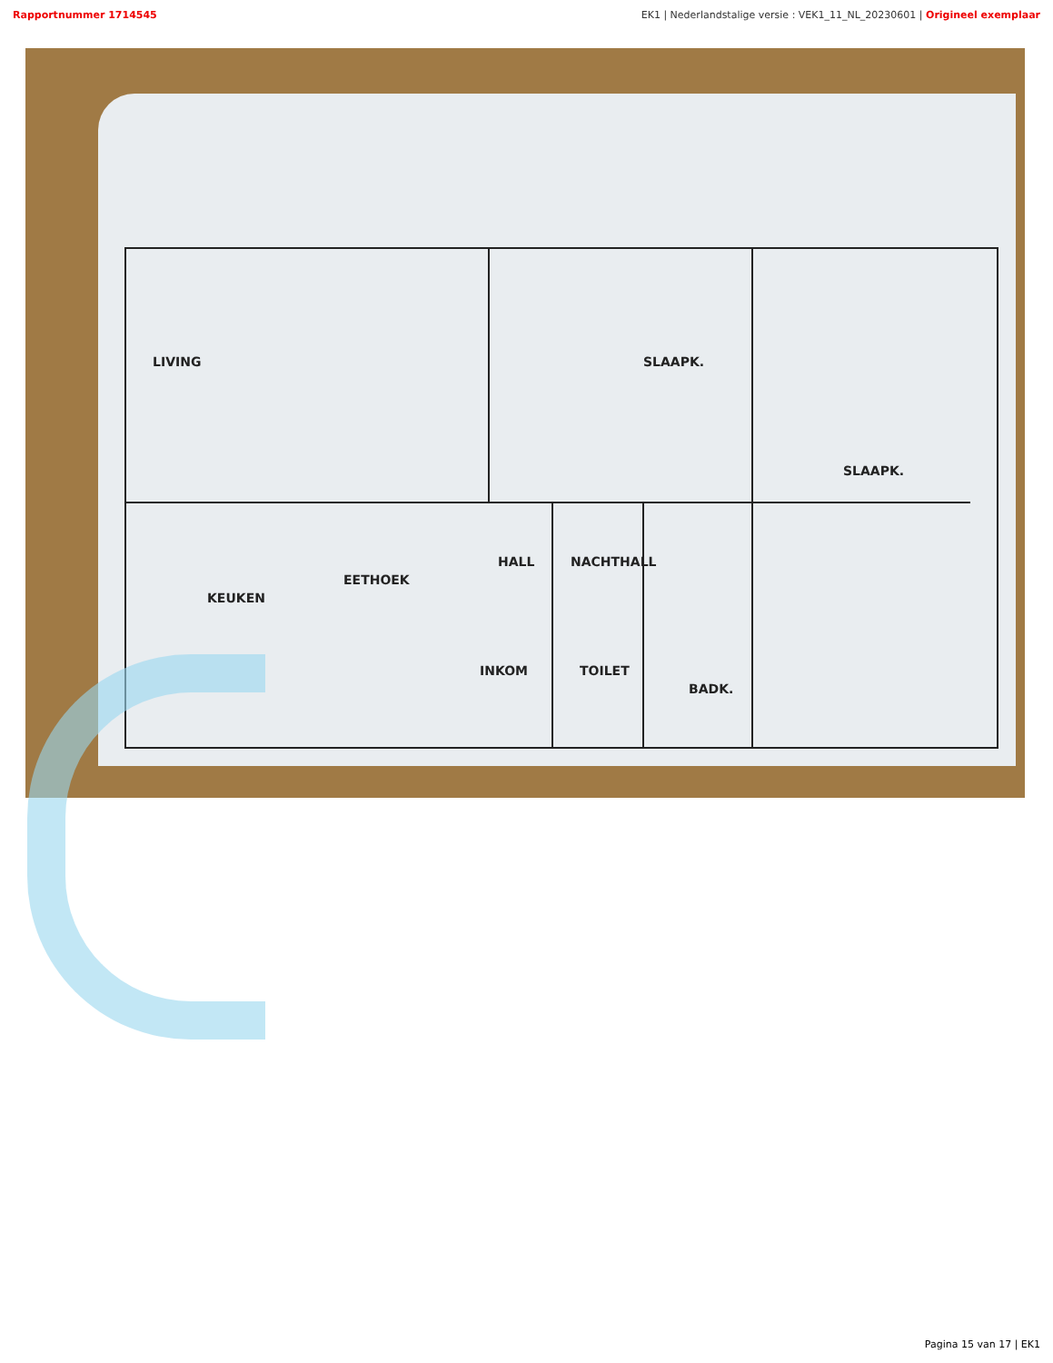Rapportnummer 1714545 EK1 | Nederlandstalige versie : VEK1_11_NL_20230601 | Origineel exemplaar
LIVING
SLAAPK.
SLAAPK.
HALL
KEUKEN
EETHOEK
NACHTHALL
TOILET
BADK.
INKOM
Pagina 15 van 17 | EK1